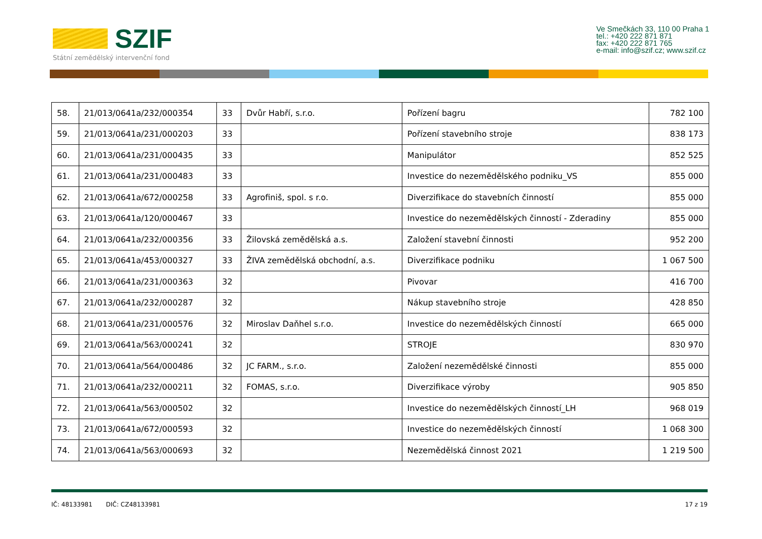SZIF
Státní zemědělský intervenční fond
Ve Smečkách 33, 110 00 Praha 1
tel.: +420 222 871 871
fax: +420 222 871 765
e-mail: info@szif.cz; www.szif.cz
| 58. | 21/013/0641a/232/000354 | 33 | Dvůr Habří, s.r.o. | Pořízení bagru | 782 100 |
| 59. | 21/013/0641a/231/000203 | 33 | | Pořízení stavebního stroje | 838 173 |
| 60. | 21/013/0641a/231/000435 | 33 | | Manipulátor | 852 525 |
| 61. | 21/013/0641a/231/000483 | 33 | | Investice do nezemědělského podniku_VS | 855 000 |
| 62. | 21/013/0641a/672/000258 | 33 | Agrofiniš, spol. s r.o. | Diverzifikace do stavebních činností | 855 000 |
| 63. | 21/013/0641a/120/000467 | 33 | | Investice do nezemědělských činností - Zderadiny | 855 000 |
| 64. | 21/013/0641a/232/000356 | 33 | Žilovská zemědělská a.s. | Založení stavební činnosti | 952 200 |
| 65. | 21/013/0641a/453/000327 | 33 | ŽIVA zemědělská obchodní, a.s. | Diverzifikace podniku | 1 067 500 |
| 66. | 21/013/0641a/231/000363 | 32 | | Pivovar | 416 700 |
| 67. | 21/013/0641a/232/000287 | 32 | | Nákup stavebního stroje | 428 850 |
| 68. | 21/013/0641a/231/000576 | 32 | Miroslav Daňhel s.r.o. | Investice do nezemědělských činností | 665 000 |
| 69. | 21/013/0641a/563/000241 | 32 | | STROJE | 830 970 |
| 70. | 21/013/0641a/564/000486 | 32 | JC FARM., s.r.o. | Založení nezemědělské činnosti | 855 000 |
| 71. | 21/013/0641a/232/000211 | 32 | FOMAS, s.r.o. | Diverzifikace výroby | 905 850 |
| 72. | 21/013/0641a/563/000502 | 32 | | Investice do nezemědělských činností_LH | 968 019 |
| 73. | 21/013/0641a/672/000593 | 32 | | Investice do nezemědělských činností | 1 068 300 |
| 74. | 21/013/0641a/563/000693 | 32 | | Nezemědělská činnost 2021 | 1 219 500 |
IČ: 48133981 DIČ: CZ48133981 17 z 19